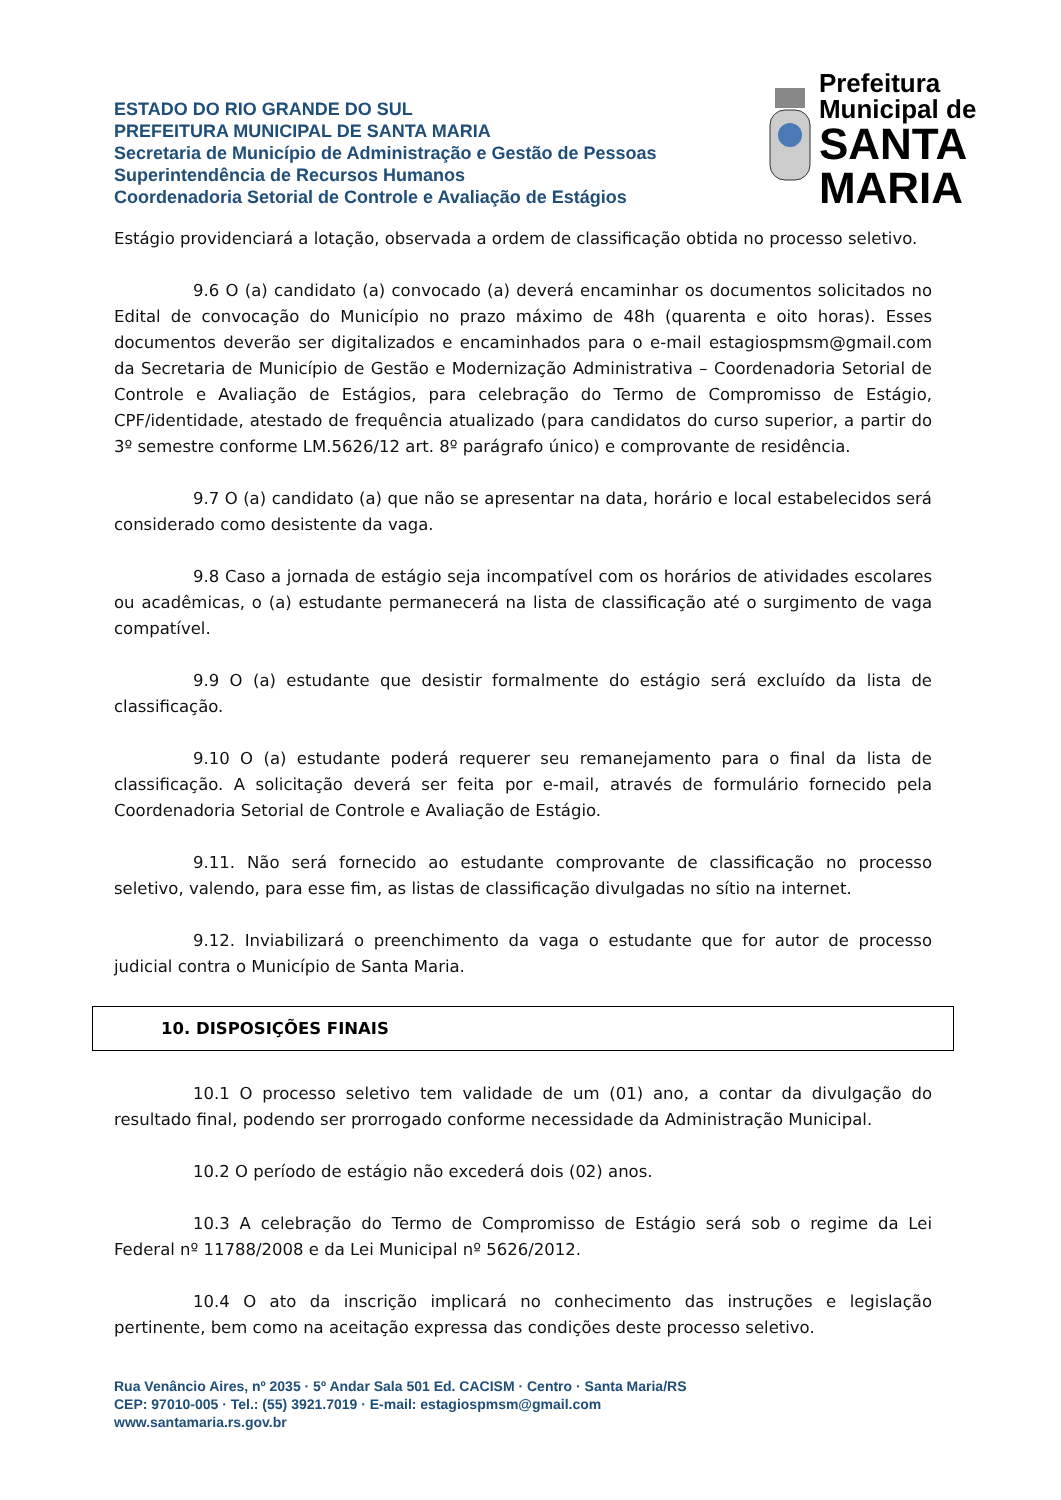Prefeitura Municipal de
SANTA MARIA
ESTADO DO RIO GRANDE DO SUL
PREFEITURA MUNICIPAL DE SANTA MARIA
Secretaria de Município de Administração e Gestão de Pessoas
Superintendência de Recursos Humanos
Coordenadoria Setorial de Controle e Avaliação de Estágios
Estágio providenciará a lotação, observada a ordem de classificação obtida no processo seletivo.
9.6 O (a) candidato (a) convocado (a) deverá encaminhar os documentos solicitados no Edital de convocação do Município no prazo máximo de 48h (quarenta e oito horas). Esses documentos deverão ser digitalizados e encaminhados para o e-mail estagiospmsm@gmail.com da Secretaria de Município de Gestão e Modernização Administrativa – Coordenadoria Setorial de Controle e Avaliação de Estágios, para celebração do Termo de Compromisso de Estágio, CPF/identidade, atestado de frequência atualizado (para candidatos do curso superior, a partir do 3º semestre conforme LM.5626/12 art. 8º parágrafo único) e comprovante de residência.
9.7 O (a) candidato (a) que não se apresentar na data, horário e local estabelecidos será considerado como desistente da vaga.
9.8 Caso a jornada de estágio seja incompatível com os horários de atividades escolares ou acadêmicas, o (a) estudante permanecerá na lista de classificação até o surgimento de vaga compatível.
9.9 O (a) estudante que desistir formalmente do estágio será excluído da lista de classificação.
9.10 O (a) estudante poderá requerer seu remanejamento para o final da lista de classificação. A solicitação deverá ser feita por e-mail, através de formulário fornecido pela Coordenadoria Setorial de Controle e Avaliação de Estágio.
9.11. Não será fornecido ao estudante comprovante de classificação no processo seletivo, valendo, para esse fim, as listas de classificação divulgadas no sítio na internet.
9.12. Inviabilizará o preenchimento da vaga o estudante que for autor de processo judicial contra o Município de Santa Maria.
10. DISPOSIÇÕES FINAIS
10.1 O processo seletivo tem validade de um (01) ano, a contar da divulgação do resultado final, podendo ser prorrogado conforme necessidade da Administração Municipal.
10.2 O período de estágio não excederá dois (02) anos.
10.3 A celebração do Termo de Compromisso de Estágio será sob o regime da Lei Federal nº 11788/2008 e da Lei Municipal nº 5626/2012.
10.4 O ato da inscrição implicará no conhecimento das instruções e legislação pertinente, bem como na aceitação expressa das condições deste processo seletivo.
Rua Venâncio Aires, nº 2035 · 5º Andar Sala 501 Ed. CACISM · Centro · Santa Maria/RS
CEP: 97010-005 · Tel.: (55) 3921.7019 · E-mail: estagiospmsm@gmail.com
www.santamaria.rs.gov.br